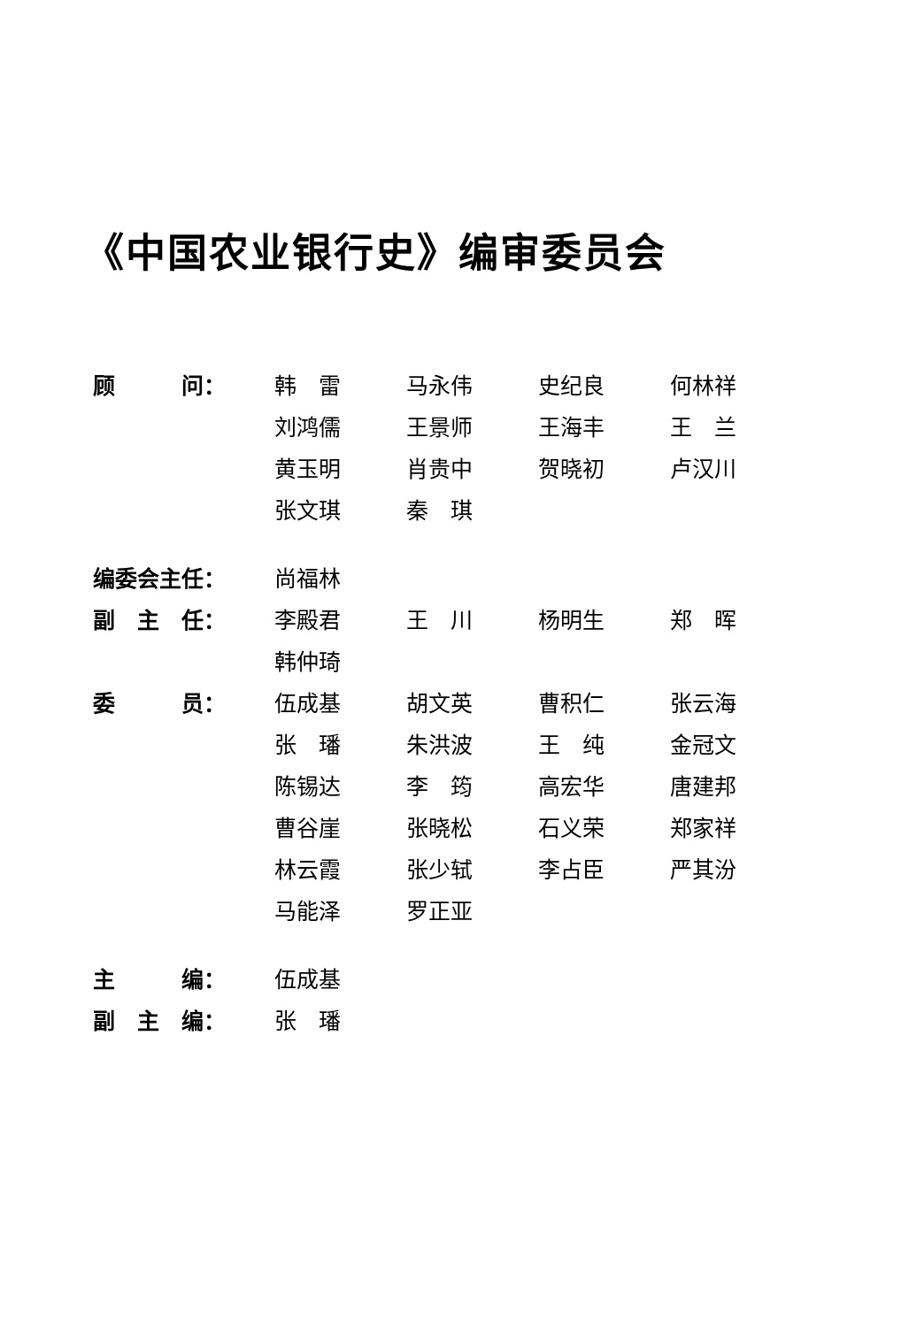《中国农业银行史》编审委员会
| 顾 问： | 韩 雷 | 马永伟 | 史纪良 | 何林祥 |
| | 刘鸿儒 | 王景师 | 王海丰 | 王 兰 |
| | 黄玉明 | 肖贵中 | 贺晓初 | 卢汉川 |
| | 张文琪 | 秦 琪 | | |
| 编委会主任： | 尚福林 | | | |
| 副 主 任： | 李殿君 | 王 川 | 杨明生 | 郑 晖 |
| | 韩仲琦 | | | |
| 委 员： | 伍成基 | 胡文英 | 曹积仁 | 张云海 |
| | 张 璠 | 朱洪波 | 王 纯 | 金冠文 |
| | 陈锡达 | 李 筠 | 高宏华 | 唐建邦 |
| | 曹谷崖 | 张晓松 | 石义荣 | 郑家祥 |
| | 林云霞 | 张少轼 | 李占臣 | 严其汾 |
| | 马能泽 | 罗正亚 | | |
| 主 编： | 伍成基 | | | |
| 副 主 编： | 张 璠 | | | |